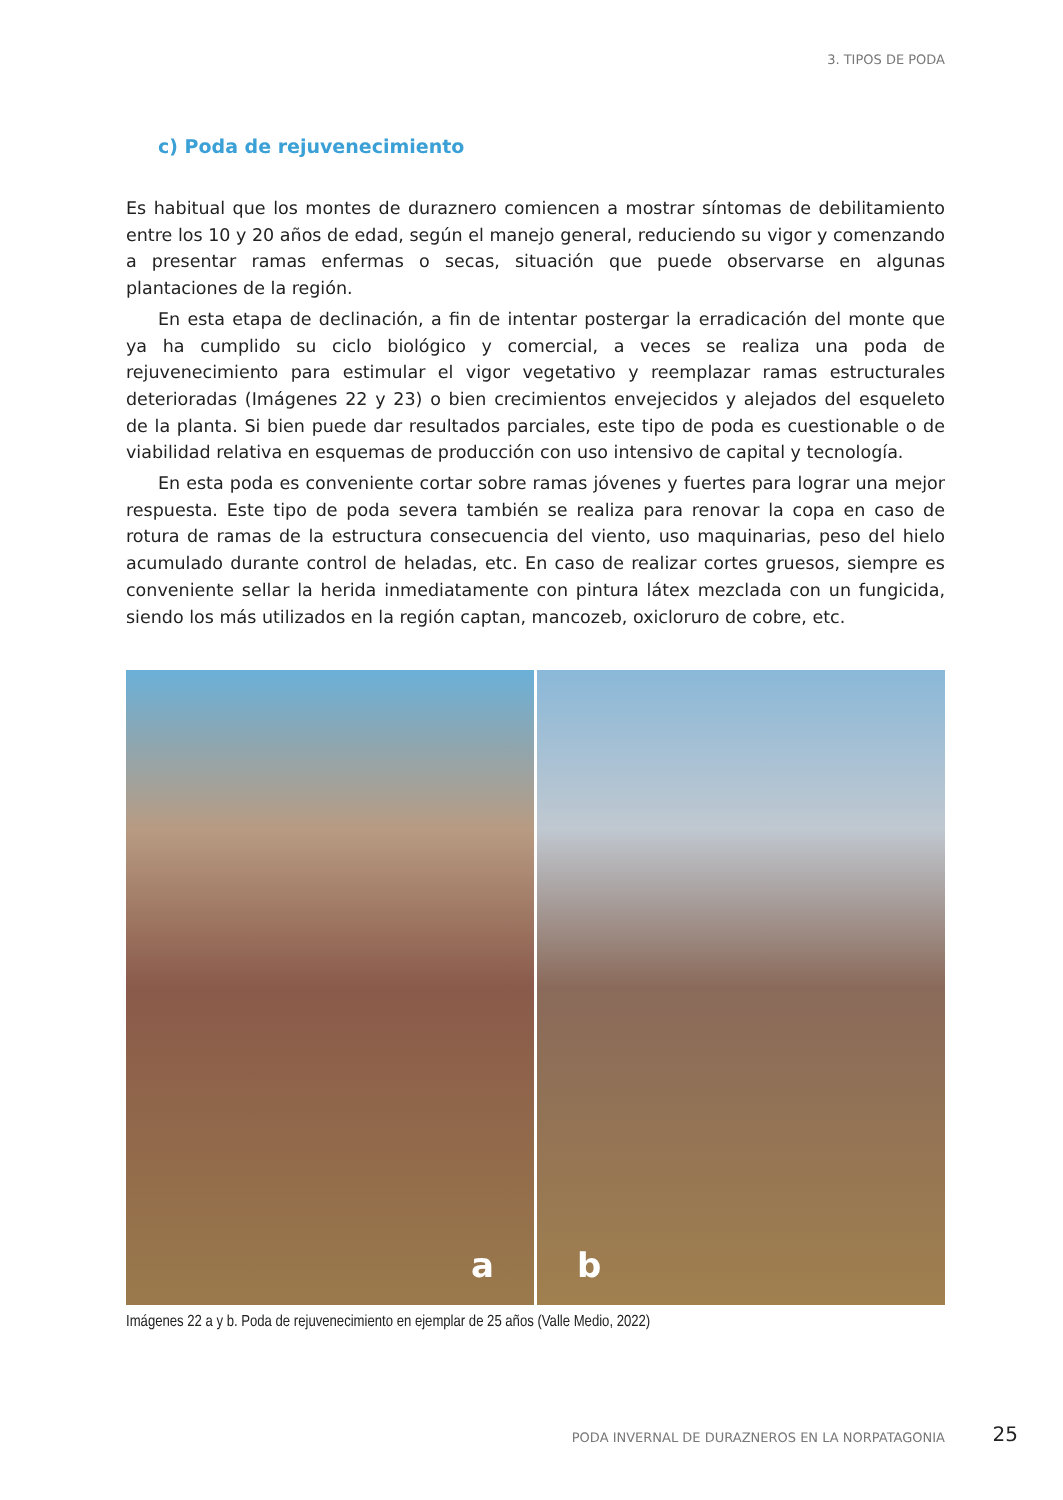3. TIPOS DE PODA
c) Poda de rejuvenecimiento
Es habitual que los montes de duraznero comiencen a mostrar síntomas de debilitamiento entre los 10 y 20 años de edad, según el manejo general, reduciendo su vigor y comenzando a presentar ramas enfermas o secas, situación que puede observarse en algunas plantaciones de la región.
En esta etapa de declinación, a fin de intentar postergar la erradicación del monte que ya ha cumplido su ciclo biológico y comercial, a veces se realiza una poda de rejuvenecimiento para estimular el vigor vegetativo y reemplazar ramas estructurales deterioradas (Imágenes 22 y 23) o bien crecimientos envejecidos y alejados del esqueleto de la planta. Si bien puede dar resultados parciales, este tipo de poda es cuestionable o de viabilidad relativa en esquemas de producción con uso intensivo de capital y tecnología.
En esta poda es conveniente cortar sobre ramas jóvenes y fuertes para lograr una mejor respuesta. Este tipo de poda severa también se realiza para renovar la copa en caso de rotura de ramas de la estructura consecuencia del viento, uso maquinarias, peso del hielo acumulado durante control de heladas, etc. En caso de realizar cortes gruesos, siempre es conveniente sellar la herida inmediatamente con pintura látex mezclada con un fungicida, siendo los más utilizados en la región captan, mancozeb, oxicloruro de cobre, etc.
a
b
Imágenes 22 a y b. Poda de rejuvenecimiento en ejemplar de 25 años (Valle Medio, 2022)
PODA INVERNAL DE DURAZNEROS EN LA NORPATAGONIA
25